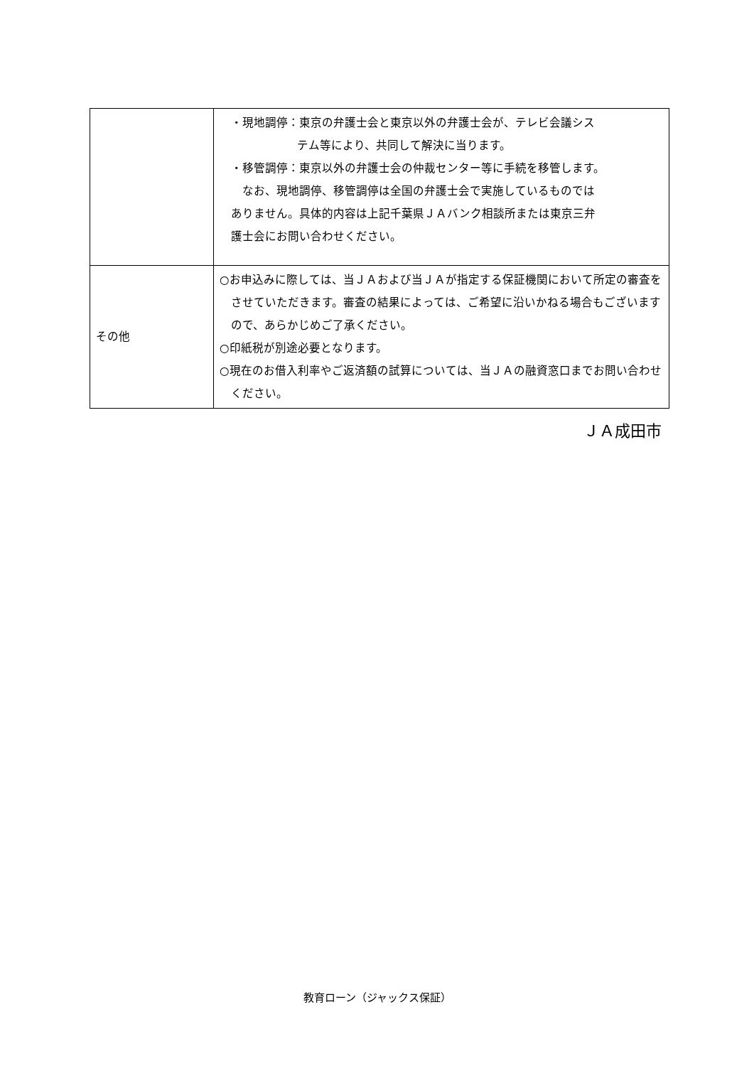| | ・現地調停：東京の弁護士会と東京以外の弁護士会が、テレビ会議シス テム等により、共同して解決に当ります。 ・移管調停：東京以外の弁護士会の仲裁センター等に手続を移管します。 なお、現地調停、移管調停は全国の弁護士会で実施しているものでは ありません。具体的内容は上記千葉県ＪＡバンク相談所または東京三弁 護士会にお問い合わせください。 |
| その他 | ○お申込みに際しては、当ＪＡおよび当ＪＡが指定する保証機関において所定の審査をさせていただきます。審査の結果によっては、ご希望に沿いかねる場合もございますので、あらかじめご了承ください。 ○印紙税が別途必要となります。 ○現在のお借入利率やご返済額の試算については、当ＪＡの融資窓口までお問い合わせください。 |
ＪＡ成田市
教育ローン（ジャックス保証）